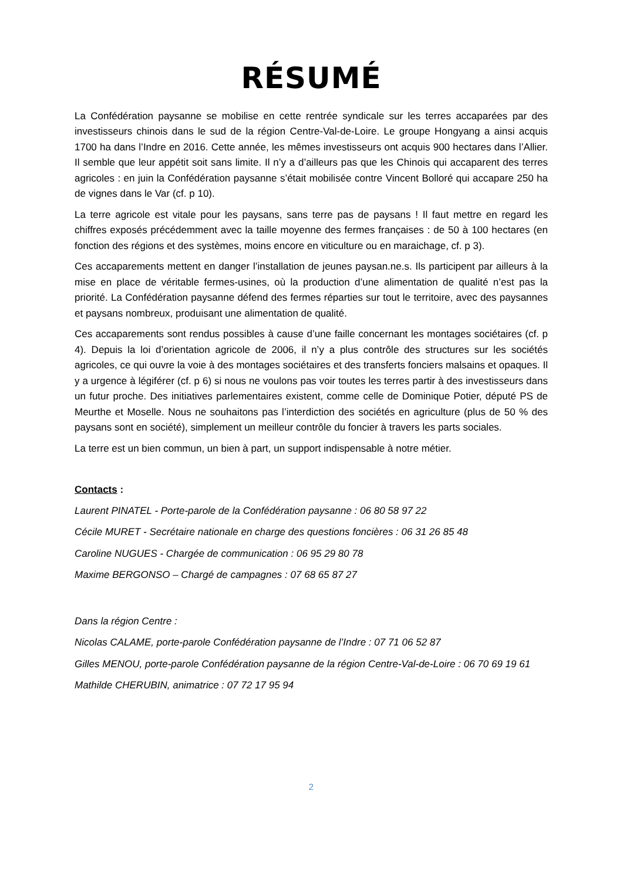RÉSUMÉ
La Confédération paysanne se mobilise en cette rentrée syndicale sur les terres accaparées par des investisseurs chinois dans le sud de la région Centre-Val-de-Loire. Le groupe Hongyang a ainsi acquis 1700 ha dans l’Indre en 2016. Cette année, les mêmes investisseurs ont acquis 900 hectares dans l’Allier. Il semble que leur appétit soit sans limite. Il n’y a d’ailleurs pas que les Chinois qui accaparent des terres agricoles : en juin la Confédération paysanne s’était mobilisée contre Vincent Bolloré qui accapare 250 ha de vignes dans le Var (cf. p 10).
La terre agricole est vitale pour les paysans, sans terre pas de paysans ! Il faut mettre en regard les chiffres exposés précédemment avec la taille moyenne des fermes françaises : de 50 à 100 hectares (en fonction des régions et des systèmes, moins encore en viticulture ou en maraichage, cf. p 3).
Ces accaparements mettent en danger l’installation de jeunes paysan.ne.s. Ils participent par ailleurs à la mise en place de véritable fermes-usines, où la production d’une alimentation de qualité n’est pas la priorité. La Confédération paysanne défend des fermes réparties sur tout le territoire, avec des paysannes et paysans nombreux, produisant une alimentation de qualité.
Ces accaparements sont rendus possibles à cause d’une faille concernant les montages sociétaires (cf. p 4). Depuis la loi d’orientation agricole de 2006, il n’y a plus contrôle des structures sur les sociétés agricoles, ce qui ouvre la voie à des montages sociétaires et des transferts fonciers malsains et opaques. Il y a urgence à légiférer (cf. p 6) si nous ne voulons pas voir toutes les terres partir à des investisseurs dans un futur proche. Des initiatives parlementaires existent, comme celle de Dominique Potier, député PS de Meurthe et Moselle. Nous ne souhaitons pas l’interdiction des sociétés en agriculture (plus de 50 % des paysans sont en société), simplement un meilleur contrôle du foncier à travers les parts sociales.
La terre est un bien commun, un bien à part, un support indispensable à notre métier.
Contacts :
Laurent PINATEL - Porte-parole de la Confédération paysanne : 06 80 58 97 22
Cécile MURET - Secrétaire nationale en charge des questions foncières : 06 31 26 85 48
Caroline NUGUES - Chargée de communication : 06 95 29 80 78
Maxime BERGONSO – Chargé de campagnes : 07 68 65 87 27
Dans la région Centre :
Nicolas CALAME, porte-parole Confédération paysanne de l’Indre : 07 71 06 52 87
Gilles MENOU, porte-parole Confédération paysanne de la région Centre-Val-de-Loire : 06 70 69 19 61
Mathilde CHERUBIN, animatrice : 07 72 17 95 94
2